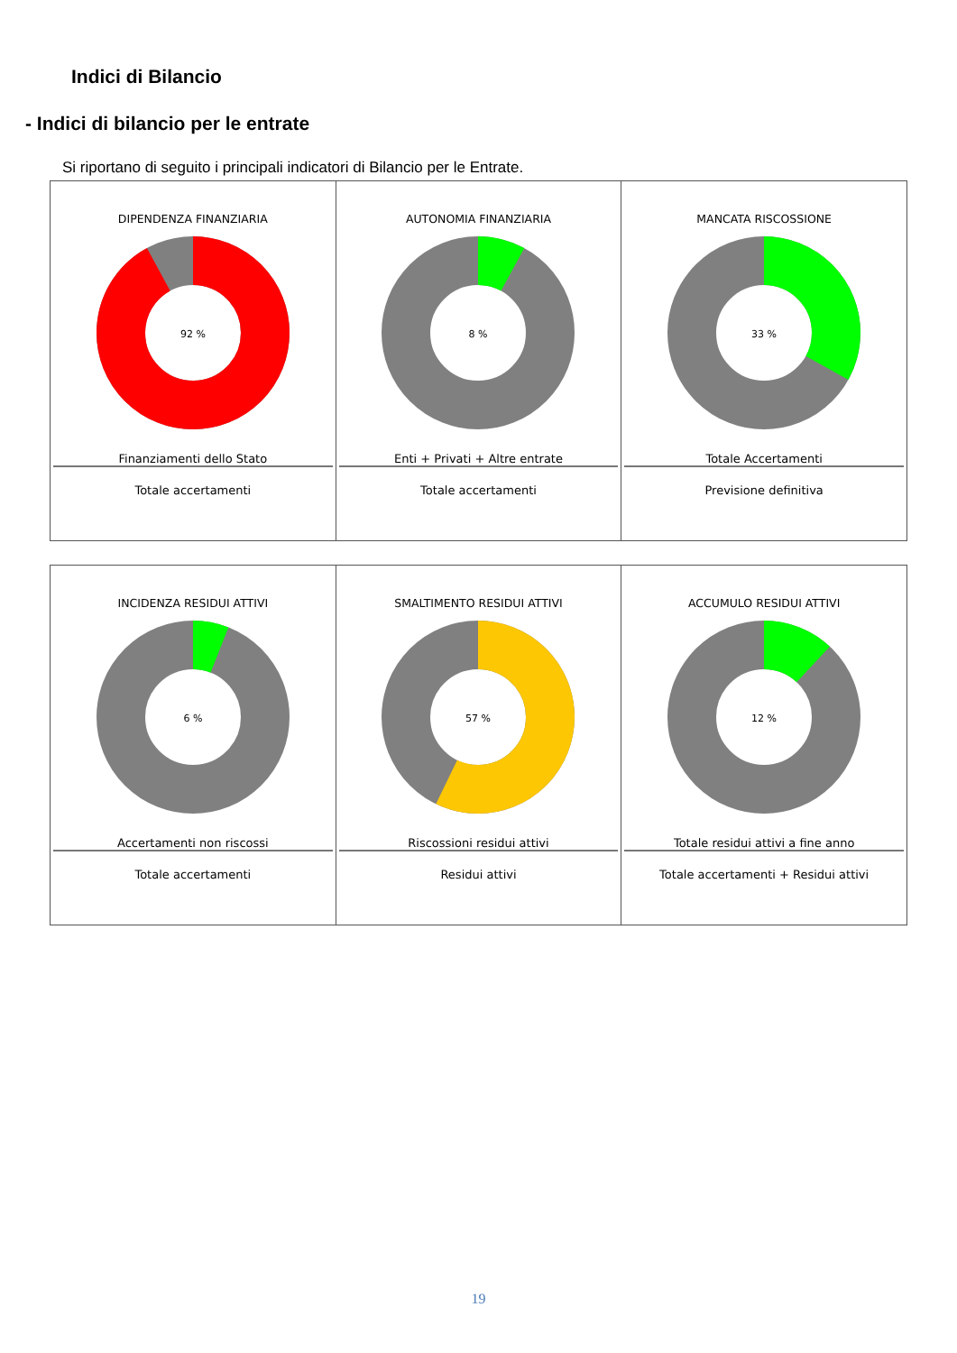Indici di Bilancio
- Indici di bilancio per le entrate
Si riportano di seguito i principali indicatori di Bilancio per le Entrate.
| DIPENDENZA FINANZIARIA 92 % Finanziamenti dello Stato Totale accertamenti | AUTONOMIA FINANZIARIA 8 % Enti + Privati + Altre entrate Totale accertamenti | MANCATA RISCOSSIONE 33 % Totale Accertamenti Previsione definitiva |
| INCIDENZA RESIDUI ATTIVI 6 % Accertamenti non riscossi Totale accertamenti | SMALTIMENTO RESIDUI ATTIVI 57 % Riscossioni residui attivi Residui attivi | ACCUMULO RESIDUI ATTIVI 12 % Totale residui attivi a fine anno Totale accertamenti + Residui attivi |
19